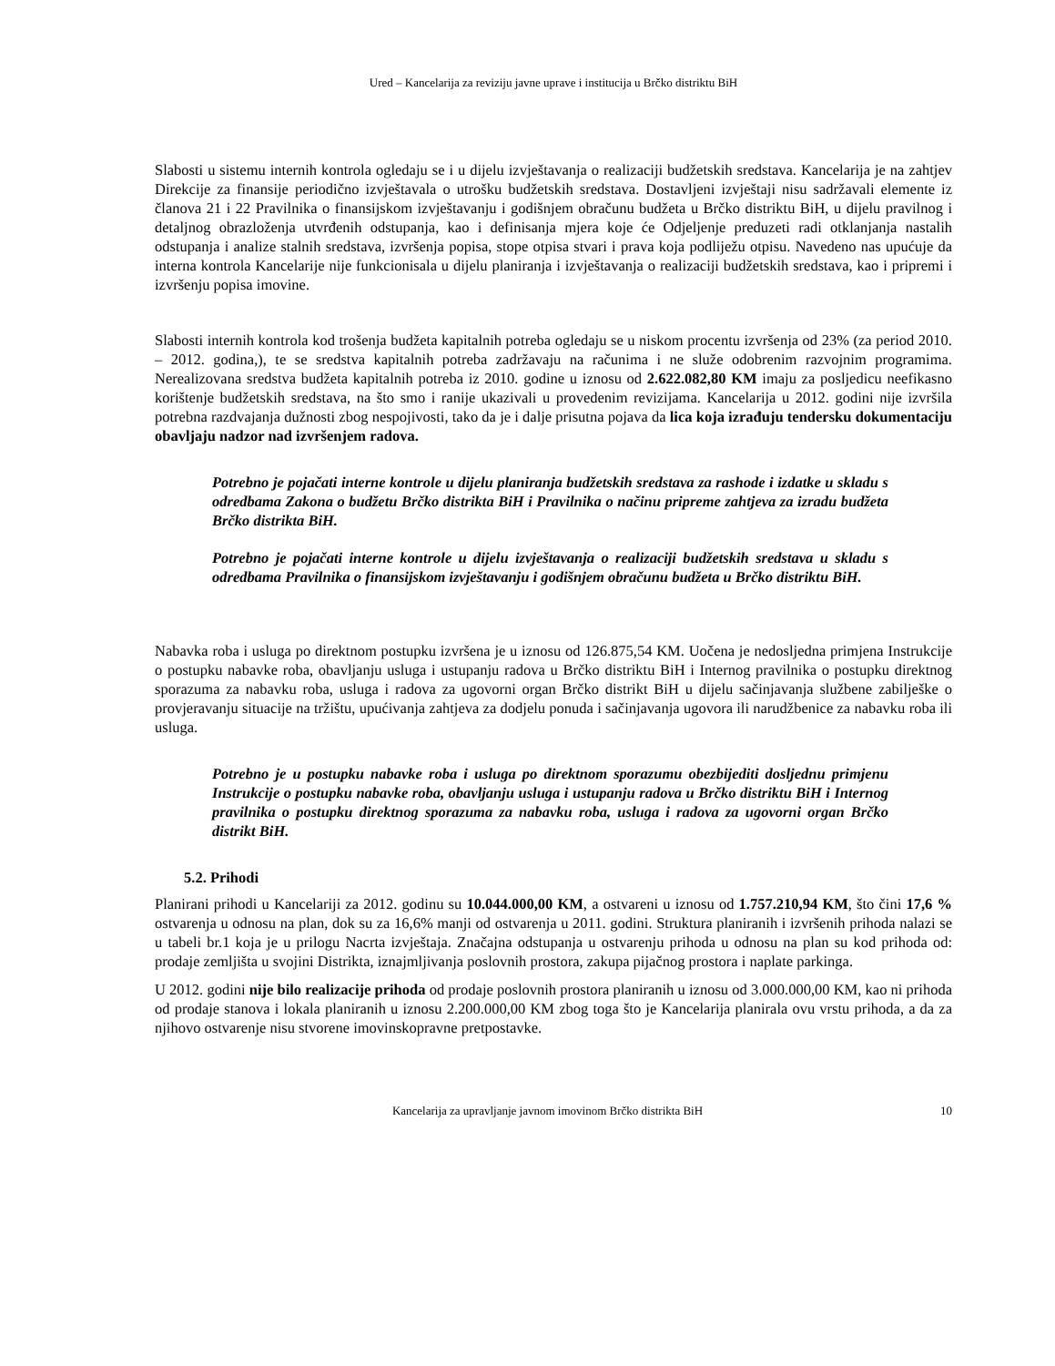Ured – Kancelarija za reviziju javne uprave i institucija u Brčko distriktu BiH
Slabosti u sistemu internih kontrola ogledaju se i u dijelu izvještavanja o realizaciji budžetskih sredstava. Kancelarija je na zahtjev Direkcije za finansije periodično izvještavala o utrošku budžetskih sredstava. Dostavljeni izvještaji nisu sadržavali elemente iz članova 21 i 22 Pravilnika o finansijskom izvještavanju i godišnjem obračunu budžeta u Brčko distriktu BiH, u dijelu pravilnog i detaljnog obrazloženja utvrđenih odstupanja, kao i definisanja mjera koje će Odjeljenje preduzeti radi otklanjanja nastalih odstupanja i analize stalnih sredstava, izvršenja popisa, stope otpisa stvari i prava koja podliježu otpisu. Navedeno nas upućuje da interna kontrola Kancelarije nije funkcionisala u dijelu planiranja i izvještavanja o realizaciji budžetskih sredstava, kao i pripremi i izvršenju popisa imovine.
Slabosti internih kontrola kod trošenja budžeta kapitalnih potreba ogledaju se u niskom procentu izvršenja od 23% (za period 2010. – 2012. godina,), te se sredstva kapitalnih potreba zadržavaju na računima i ne služe odobrenim razvojnim programima. Nerealizovana sredstva budžeta kapitalnih potreba iz 2010. godine u iznosu od 2.622.082,80 KM imaju za posljedicu neefikasno korištenje budžetskih sredstava, na što smo i ranije ukazivali u provedenim revizijama. Kancelarija u 2012. godini nije izvršila potrebna razdvajanja dužnosti zbog nespojivosti, tako da je i dalje prisutna pojava da lica koja izrađuju tendersku dokumentaciju obavljaju nadzor nad izvršenjem radova.
Potrebno je pojačati interne kontrole u dijelu planiranja budžetskih sredstava za rashode i izdatke u skladu s odredbama Zakona o budžetu Brčko distrikta BiH i Pravilnika o načinu pripreme zahtjeva za izradu budžeta Brčko distrikta BiH.
Potrebno je pojačati interne kontrole u dijelu izvještavanja o realizaciji budžetskih sredstava u skladu s odredbama Pravilnika o finansijskom izvještavanju i godišnjem obračunu budžeta u Brčko distriktu BiH.
Nabavka roba i usluga po direktnom postupku izvršena je u iznosu od 126.875,54 KM. Uočena je nedosljedna primjena Instrukcije o postupku nabavke roba, obavljanju usluga i ustupanju radova u Brčko distriktu BiH i Internog pravilnika o postupku direktnog sporazuma za nabavku roba, usluga i radova za ugovorni organ Brčko distrikt BiH u dijelu sačinjavanja službene zabilješke o provjeravanju situacije na tržištu, upućivanja zahtjeva za dodjelu ponuda i sačinjavanja ugovora ili narudžbenice za nabavku roba ili usluga.
Potrebno je u postupku nabavke roba i usluga po direktnom sporazumu obezbijediti dosljednu primjenu Instrukcije o postupku nabavke roba, obavljanju usluga i ustupanju radova u Brčko distriktu BiH i Internog pravilnika o postupku direktnog sporazuma za nabavku roba, usluga i radova za ugovorni organ Brčko distrikt BiH.
5.2. Prihodi
Planirani prihodi u Kancelariji za 2012. godinu su 10.044.000,00 KM, a ostvareni u iznosu od 1.757.210,94 KM, što čini 17,6 % ostvarenja u odnosu na plan, dok su za 16,6% manji od ostvarenja u 2011. godini. Struktura planiranih i izvršenih prihoda nalazi se u tabeli br.1 koja je u prilogu Nacrta izvještaja. Značajna odstupanja u ostvarenju prihoda u odnosu na plan su kod prihoda od: prodaje zemljišta u svojini Distrikta, iznajmljivanja poslovnih prostora, zakupa pijačnog prostora i naplate parkinga.
U 2012. godini nije bilo realizacije prihoda od prodaje poslovnih prostora planiranih u iznosu od 3.000.000,00 KM, kao ni prihoda od prodaje stanova i lokala planiranih u iznosu 2.200.000,00 KM zbog toga što je Kancelarija planirala ovu vrstu prihoda, a da za njihovo ostvarenje nisu stvorene imovinskopravne pretpostavke.
Kancelarija za upravljanje javnom imovinom Brčko distrikta BiH 10